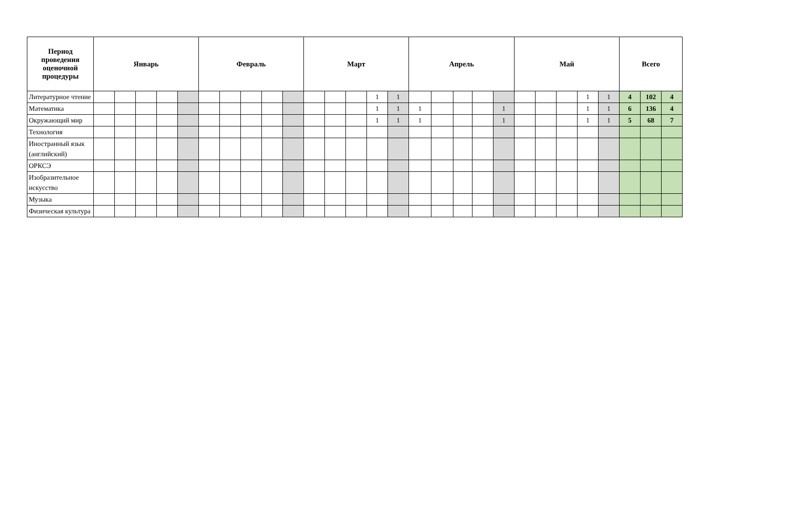| Период проведения оценочной процедуры | Январь | | | | | Февраль | | | | | Март | | | | | Апрель | | | | | Май | | | | | Всего | | |
| --- | --- | --- | --- | --- | --- | --- | --- | --- | --- | --- | --- | --- | --- | --- | --- | --- | --- | --- | --- | --- | --- | --- | --- | --- | --- | --- | --- | --- |
| Литературное чтение | | | | | | | | | | | | | | 1 | 1 | | | | | | | | | 1 | 1 | 4 | 102 | 4 |
| Математика | | | | | | | | | | | | | | 1 | 1 | 1 | | | | 1 | | | | 1 | 1 | 6 | 136 | 4 |
| Окружающий мир | | | | | | | | | | | | | | 1 | 1 | 1 | | | | 1 | | | | 1 | 1 | 5 | 68 | 7 |
| Технология | | | | | | | | | | | | | | | | | | | | | | | | | | | | |
| Иностранный язык (английский) | | | | | | | | | | | | | | | | | | | | | | | | | | | | |
| ОРКСЭ | | | | | | | | | | | | | | | | | | | | | | | | | | | | |
| Изобразительное искусство | | | | | | | | | | | | | | | | | | | | | | | | | | | | |
| Музыка | | | | | | | | | | | | | | | | | | | | | | | | | | | | |
| Физическая культура | | | | | | | | | | | | | | | | | | | | | | | | | | | | |